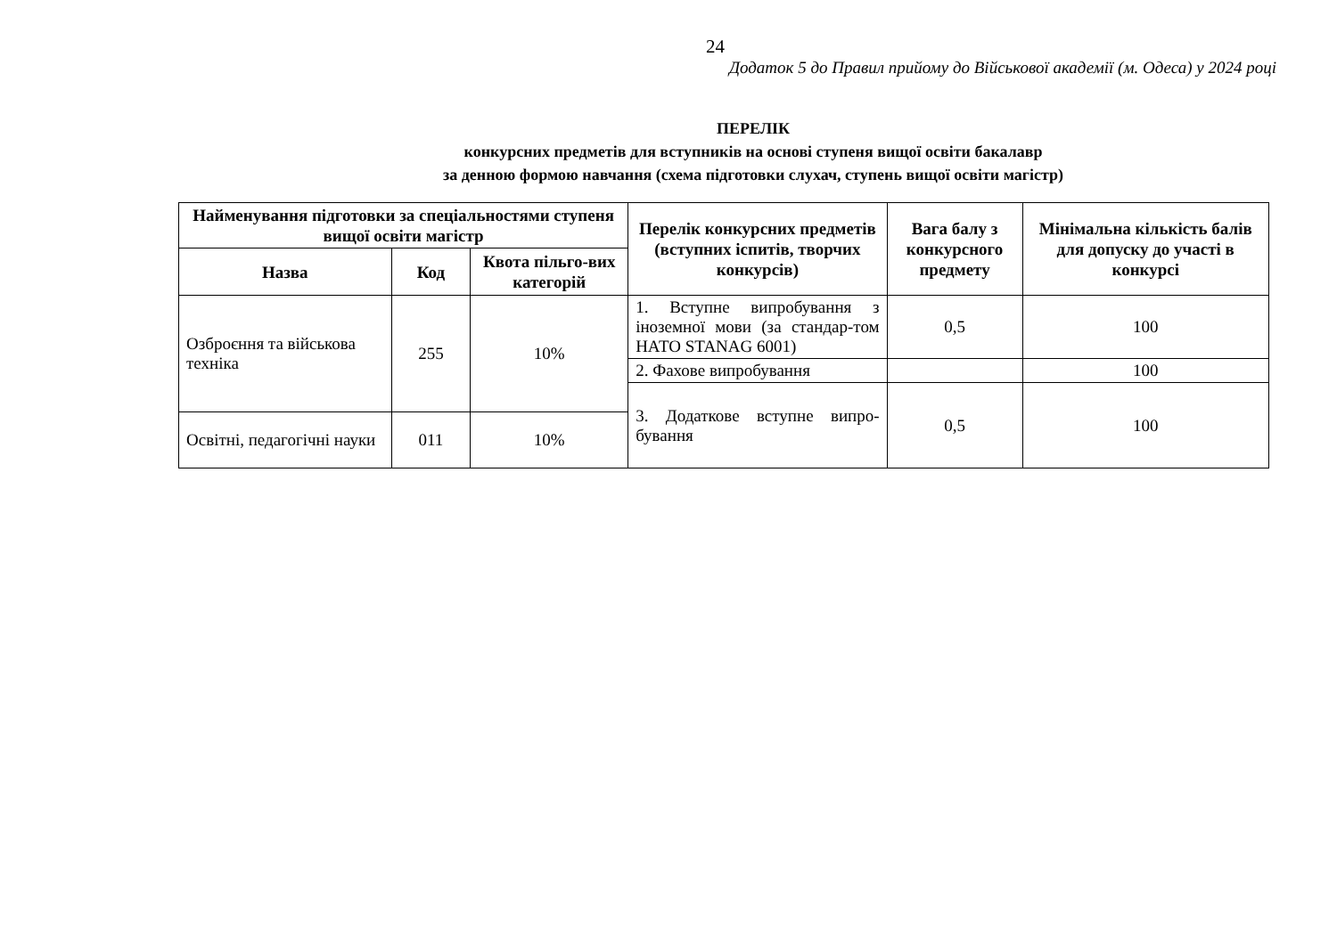24
Додаток 5 до Правил прийому до Військової академії (м. Одеса) у 2024 році
ПЕРЕЛІК
конкурсних предметів для вступників на основі ступеня вищої освіти бакалавр
за денною формою навчання (схема підготовки слухач, ступень вищої освіти магістр)
| Найменування підготовки за спеціальностями ступеня вищої освіти магістр | | | Перелік конкурсних предметів (вступних іспитів, творчих конкурсів) | Вага балу з конкурсного предмету | Мінімальна кількість балів для допуску до участі в конкурсі |
| --- | --- | --- | --- | --- | --- |
| Назва | Код | Квота пільго-вих категорій | | | |
| Озброєння та військова техніка | 255 | 10% | 1. Вступне випробування з іноземної мови (за стандар-том НАТО STANAG 6001) | 0,5 | 100 |
| | | | 2. Фахове випробування | | 100 |
| | | | 3. Додаткове вступне випро-бування | 0,5 | 100 |
| Освітні, педагогічні науки | 011 | 10% | | | |